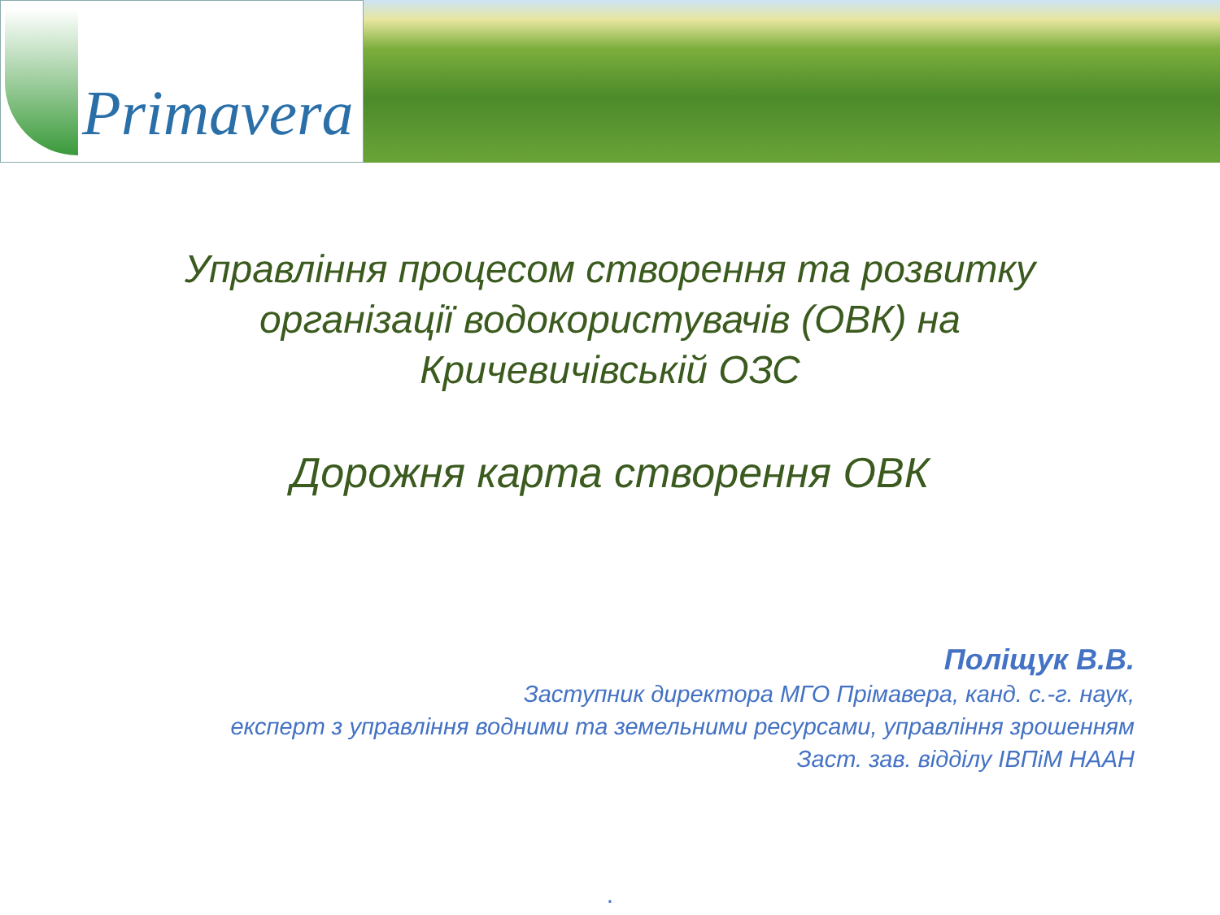Primavera
Управління процесом створення та розвитку
організації водокористувачів (ОВК) на
Кричевичівській ОЗС
Дорожня карта створення ОВК
Поліщук В.В.
Заступник директора МГО Прімавера, канд. с.-г. наук,
експерт з управління водними та земельними ресурсами, управління зрошенням
Заст. зав. відділу ІВПіМ НААН
.